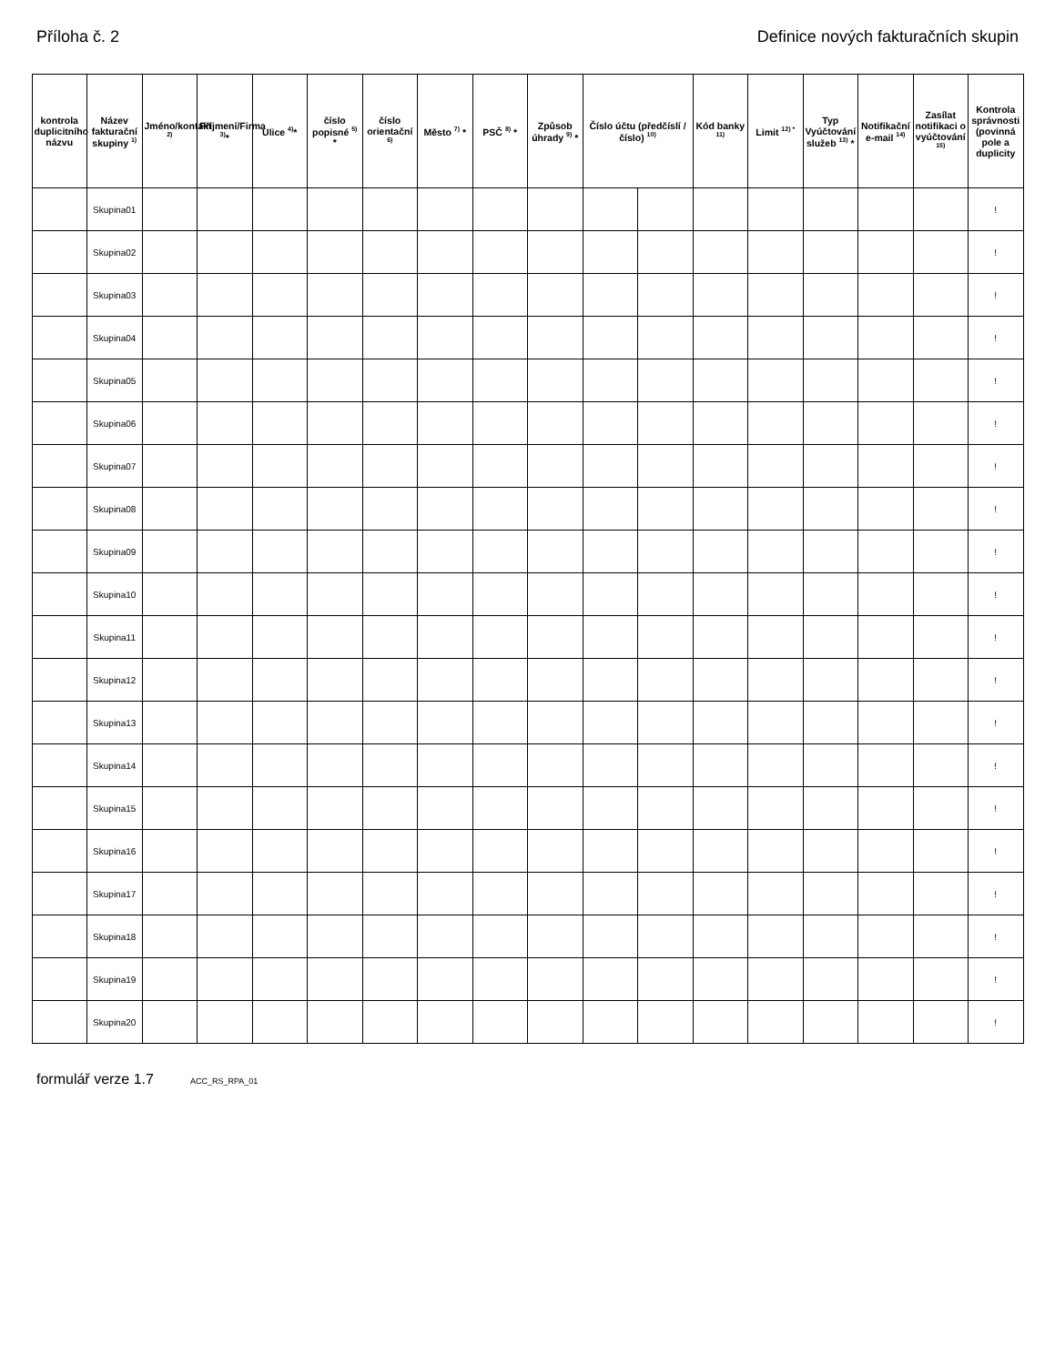Příloha č. 2 Definice nových fakturačních skupin
| kontrola duplicitního názvu | Název fakturační skupiny <sup>1)</sup> | Jméno/kontakt <sup>2)</sup> | Příjmení/Firma <sup>3)</sup>* | Ulice <sup>4)</sup>* | číslo popisné <sup>5)</sup> * | číslo orientační <sup>6)</sup> | Město <sup>7)</sup> * | PSČ <sup>8)</sup> * | Způsob úhrady <sup>9)</sup> * | Číslo účtu (předčíslí / číslo) <sup>10)</sup> | | Kód banky <sup>11)</sup> | Limit <sup>12) *</sup> | Typ Vyúčtování služeb <sup>13)</sup> * | Notifikační e-mail <sup>14)</sup> | Zasílat notifikaci o vyúčtování <sup>15)</sup> | Kontrola správnosti (povinná pole a duplicity |
| --- | --- | --- | --- | --- | --- | --- | --- | --- | --- | --- | --- | --- | --- | --- | --- | --- | --- |
| | Skupina01 | | | | | | | | | | | | | | | | ! |
| | Skupina02 | | | | | | | | | | | | | | | | ! |
| | Skupina03 | | | | | | | | | | | | | | | | ! |
| | Skupina04 | | | | | | | | | | | | | | | | ! |
| | Skupina05 | | | | | | | | | | | | | | | | ! |
| | Skupina06 | | | | | | | | | | | | | | | | ! |
| | Skupina07 | | | | | | | | | | | | | | | | ! |
| | Skupina08 | | | | | | | | | | | | | | | | ! |
| | Skupina09 | | | | | | | | | | | | | | | | ! |
| | Skupina10 | | | | | | | | | | | | | | | | ! |
| | Skupina11 | | | | | | | | | | | | | | | | ! |
| | Skupina12 | | | | | | | | | | | | | | | | ! |
| | Skupina13 | | | | | | | | | | | | | | | | ! |
| | Skupina14 | | | | | | | | | | | | | | | | ! |
| | Skupina15 | | | | | | | | | | | | | | | | ! |
| | Skupina16 | | | | | | | | | | | | | | | | ! |
| | Skupina17 | | | | | | | | | | | | | | | | ! |
| | Skupina18 | | | | | | | | | | | | | | | | ! |
| | Skupina19 | | | | | | | | | | | | | | | | ! |
| | Skupina20 | | | | | | | | | | | | | | | | ! |
formulář verze 1.7 ACC_RS_RPA_01